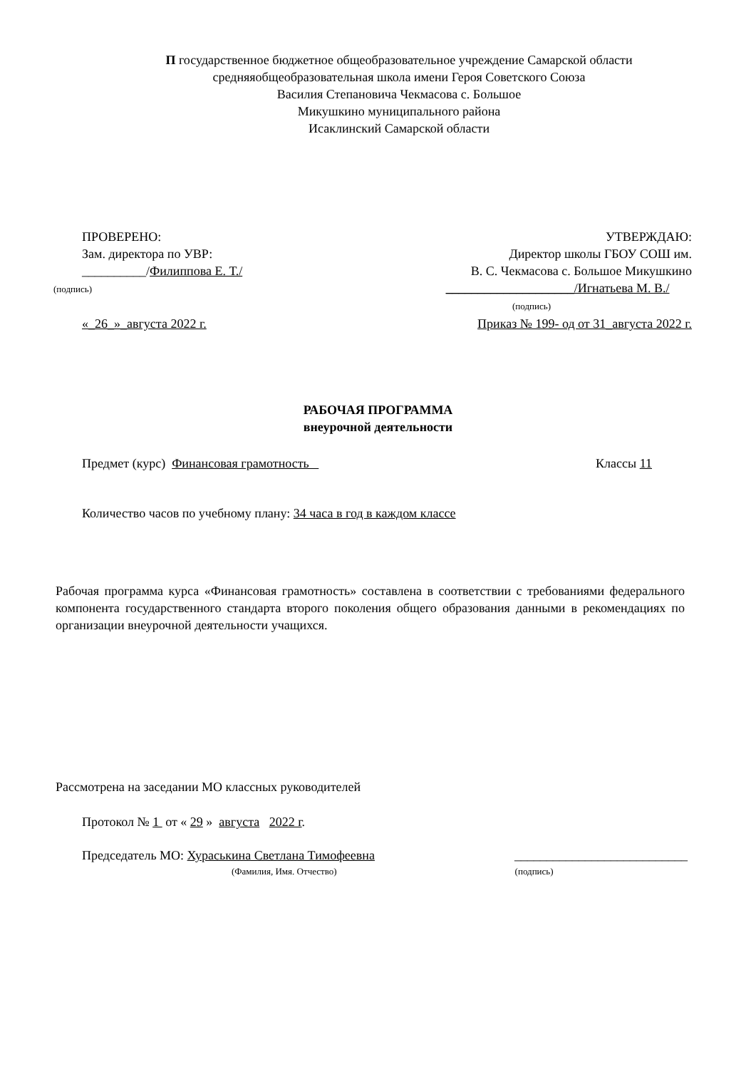П государственное бюджетное общеобразовательное учреждение Самарской области средняяобщеобразовательная школа имени Героя Советского Союза
Василия Степановича Чекмасова с. Большое
Микушкино муниципального района
Исаклинский Самарской области
ПРОВЕРЕНО:
Зам. директора по УВР:
__________/Филиппова Е. Т./
(подпись)
«_26_»_августа 2022 г.
УТВЕРЖДАЮ:
Директор школы ГБОУ СОШ им.
В. С. Чекмасова с. Большое Микушкино
____________________/Игнатьева М. В./
(подпись)
Приказ № 199- од от 31_августа 2022 г.
РАБОЧАЯ ПРОГРАММА
внеурочной деятельности
Предмет (курс) Финансовая грамотность Классы 11
Количество часов по учебному плану: 34 часа в год в каждом классе
Рабочая программа курса «Финансовая грамотность» составлена в соответствии с требованиями федерального компонента государственного стандарта второго поколения общего образования данными в рекомендациях по организации внеурочной деятельности учащихся.
Рассмотрена на заседании МО классных руководителей
Протокол № 1 от « 29 » августа 2022 г.
Председатель МО: Хураськина Светлана Тимофеевна ___________________________
(Фамилия, Имя. Отчество) (подпись)